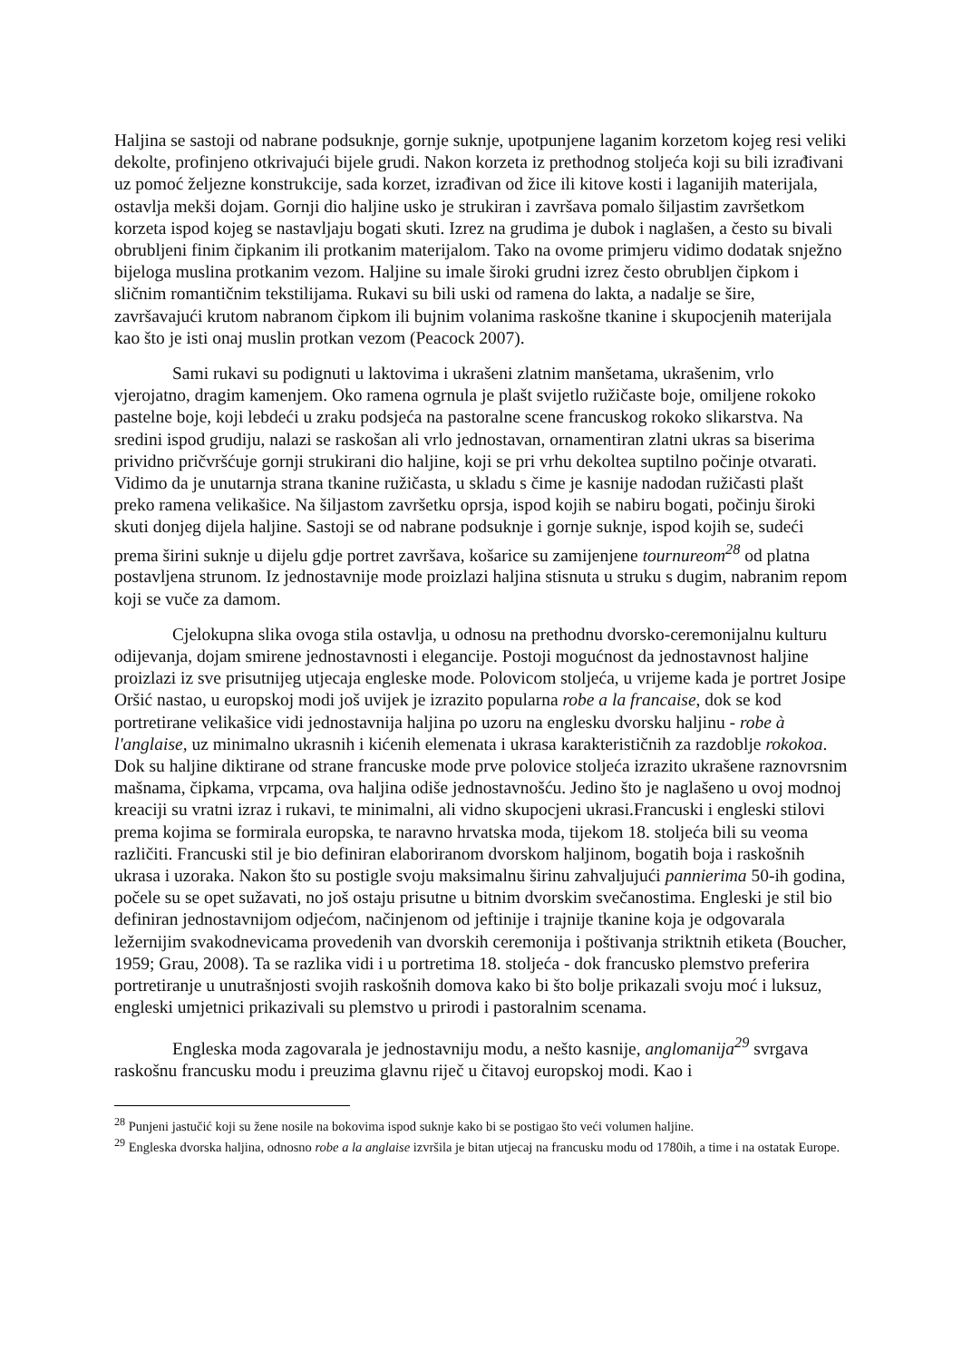Haljina se sastoji od nabrane podsuknje, gornje suknje, upotpunjene laganim korzetom kojeg resi veliki dekolte, profinjeno otkrivajući bijele grudi. Nakon korzeta iz prethodnog stoljeća koji su bili izrađivani uz pomoć željezne konstrukcije, sada korzet, izrađivan od žice ili kitove kosti i laganijih materijala, ostavlja mekši dojam. Gornji dio haljine usko je strukiran i završava pomalo šiljastim završetkom korzeta ispod kojeg se nastavljaju bogati skuti. Izrez na grudima je dubok i naglašen, a često su bivali obrubljeni finim čipkanim ili protkanim materijalom. Tako na ovome primjeru vidimo dodatak snježno bijeloga muslina protkanim vezom. Haljine su imale široki grudni izrez često obrubljen čipkom i sličnim romantičnim tekstilijama. Rukavi su bili uski od ramena do lakta, a nadalje se šire, završavajući krutom nabranom čipkom ili bujnim volanima raskošne tkanine i skupocjenih materijala kao što je isti onaj muslin protkan vezom (Peacock 2007).
Sami rukavi su podignuti u laktovima i ukrašeni zlatnim manšetama, ukrašenim, vrlo vjerojatno, dragim kamenjem. Oko ramena ogrnula je plašt svijetlo ružičaste boje, omiljene rokoko pastelne boje, koji lebdeći u zraku podsjeća na pastoralne scene francuskog rokoko slikarstva. Na sredini ispod grudiju, nalazi se raskošan ali vrlo jednostavan, ornamentiran zlatni ukras sa biserima prividno pričvršćuje gornji strukirani dio haljine, koji se pri vrhu dekoltea suptilno počinje otvarati. Vidimo da je unutarnja strana tkanine ružičasta, u skladu s čime je kasnije nadodan ružičasti plašt preko ramena velikašice. Na šiljastom završetku oprsja, ispod kojih se nabiru bogati, počinju široki skuti donjeg dijela haljine. Sastoji se od nabrane podsuknje i gornje suknje, ispod kojih se, sudeći prema širini suknje u dijelu gdje portret završava, košarice su zamijenjene tournureom<sup>28</sup> od platna postavljena strunom. Iz jednostavnije mode proizlazi haljina stisnuta u struku s dugim, nabranim repom koji se vuče za damom.
Cjelokupna slika ovoga stila ostavlja, u odnosu na prethodnu dvorsko-ceremonijalnu kulturu odijevanja, dojam smirene jednostavnosti i elegancije. Postoji mogućnost da jednostavnost haljine proizlazi iz sve prisutnijeg utjecaja engleske mode. Polovicom stoljeća, u vrijeme kada je portret Josipe Oršić nastao, u europskoj modi još uvijek je izrazito popularna robe a la francaise, dok se kod portretirane velikašice vidi jednostavnija haljina po uzoru na englesku dvorsku haljinu - robe à l'anglaise, uz minimalno ukrasnih i kićenih elemenata i ukrasa karakterističnih za razdoblje rokokoa. Dok su haljine diktirane od strane francuske mode prve polovice stoljeća izrazito ukrašene raznovrsnim mašnama, čipkama, vrpcama, ova haljina odiše jednostavnošću. Jedino što je naglašeno u ovoj modnoj kreaciji su vratni izraz i rukavi, te minimalni, ali vidno skupocjeni ukrasi.Francuski i engleski stilovi prema kojima se formirala europska, te naravno hrvatska moda, tijekom 18. stoljeća bili su veoma različiti. Francuski stil je bio definiran elaboriranom dvorskom haljinom, bogatih boja i raskošnih ukrasa i uzoraka. Nakon što su postigle svoju maksimalnu širinu zahvaljujući pannierima 50-ih godina, počele su se opet sužavati, no još ostaju prisutne u bitnim dvorskim svečanostima. Engleski je stil bio definiran jednostavnijom odjećom, načinjenom od jeftinije i trajnije tkanine koja je odgovarala ležernijim svakodnevicama provedenih van dvorskih ceremonija i poštivanja striktnih etiketa (Boucher, 1959; Grau, 2008). Ta se razlika vidi i u portretima 18. stoljeća - dok francusko plemstvo preferira portretiranje u unutrašnjosti svojih raskošnih domova kako bi što bolje prikazali svoju moć i luksuz, engleski umjetnici prikazivali su plemstvo u prirodi i pastoralnim scenama.
Engleska moda zagovarala je jednostavniju modu, a nešto kasnije, anglomanija<sup>29</sup> svrgava raskošnu francusku modu i preuzima glavnu riječ u čitavoj europskoj modi. Kao i
<sup>28</sup> Punjeni jastučić koji su žene nosile na bokovima ispod suknje kako bi se postigao što veći volumen haljine.
<sup>29</sup> Engleska dvorska haljina, odnosno robe a la anglaise izvršila je bitan utjecaj na francusku modu od 1780ih, a time i na ostatak Europe.